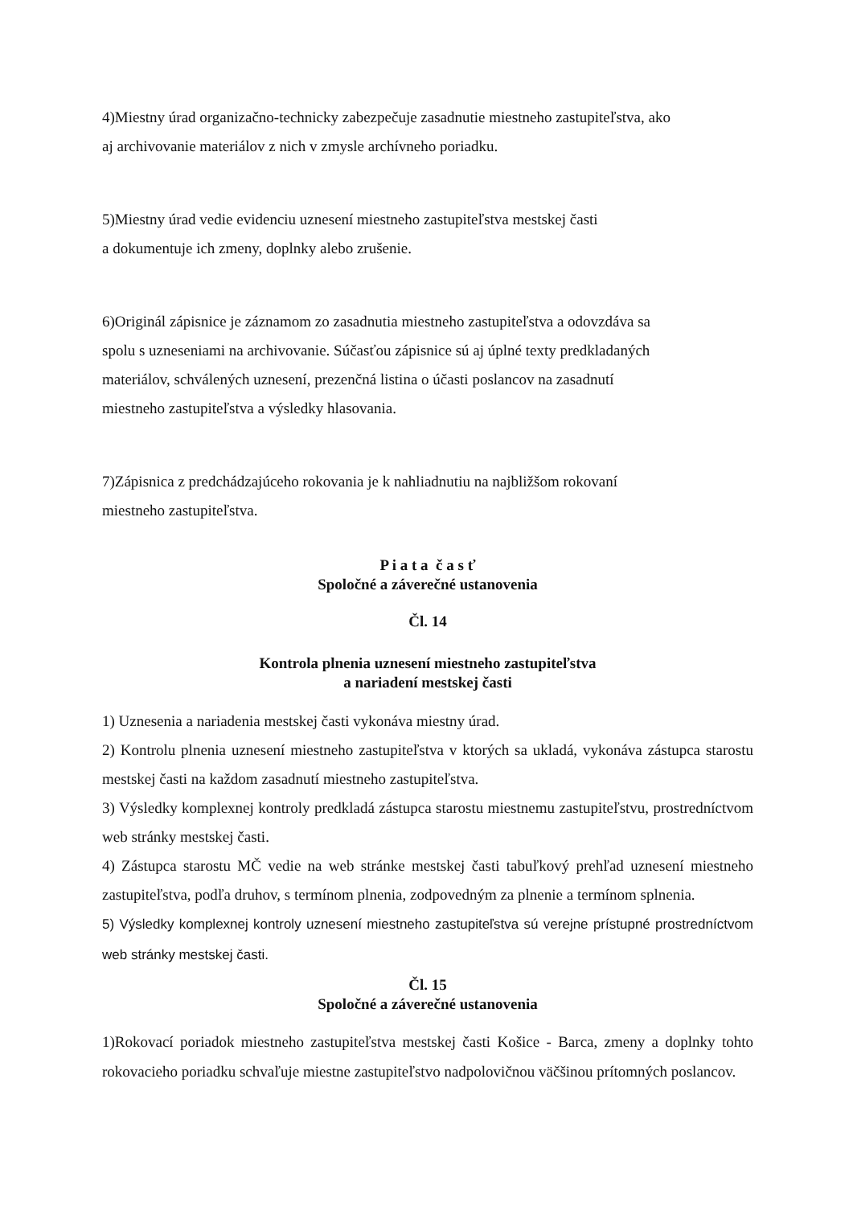4)Miestny úrad organizačno-technicky zabezpečuje zasadnutie miestneho zastupiteľstva, ako
aj archivovanie materiálov z nich v zmysle archívneho poriadku.
5)Miestny úrad vedie evidenciu uznesení miestneho zastupiteľstva mestskej časti
a dokumentuje ich zmeny, doplnky alebo zrušenie.
6)Originál zápisnice je záznamom zo zasadnutia miestneho zastupiteľstva a odovzdáva sa
spolu s uzneseniami na archivovanie. Súčasťou zápisnice sú aj úplné texty predkladaných
materiálov, schválených uznesení, prezenčná listina o účasti poslancov na zasadnutí
miestneho zastupiteľstva a výsledky hlasovania.
7)Zápisnica z predchádzajúceho rokovania je k nahliadnutiu na najbližšom rokovaní
miestneho zastupiteľstva.
P i a t a č a s ť
Spoločné a záverečné ustanovenia
Čl. 14
Kontrola plnenia uznesení miestneho zastupiteľstva
a nariadení mestskej časti
1) Uznesenia a nariadenia mestskej časti vykonáva miestny úrad.
2) Kontrolu plnenia uznesení miestneho zastupiteľstva v ktorých sa ukladá, vykonáva zástupca starostu mestskej časti na každom zasadnutí miestneho zastupiteľstva.
3) Výsledky komplexnej kontroly predkladá zástupca starostu miestnemu zastupiteľstvu, prostredníctvom web stránky mestskej časti.
4) Zástupca starostu MČ vedie na web stránke mestskej časti tabuľkový prehľad uznesení miestneho zastupiteľstva, podľa druhov, s termínom plnenia, zodpovedným za plnenie a termínom splnenia.
5) Výsledky komplexnej kontroly uznesení miestneho zastupiteľstva sú verejne prístupné prostredníctvom web stránky mestskej časti.
Čl. 15
Spoločné a záverečné ustanovenia
1)Rokovací poriadok miestneho zastupiteľstva mestskej časti Košice - Barca, zmeny a doplnky tohto rokovacieho poriadku schvaľuje miestne zastupiteľstvo nadpolovičnou väčšinou prítomných poslancov.